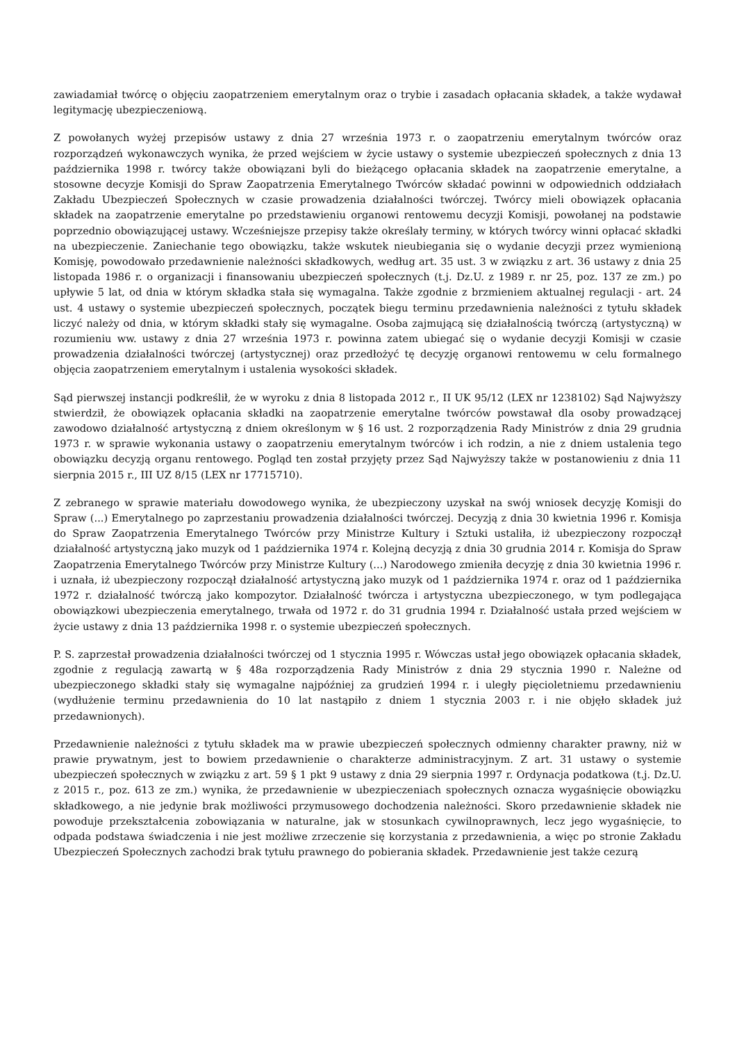zawiadamiał twórcę o objęciu zaopatrzeniem emerytalnym oraz o trybie i zasadach opłacania składek, a także wydawał legitymację ubezpieczeniową.
Z powołanych wyżej przepisów ustawy z dnia 27 września 1973 r. o zaopatrzeniu emerytalnym twórców oraz rozporządzeń wykonawczych wynika, że przed wejściem w życie ustawy o systemie ubezpieczeń społecznych z dnia 13 października 1998 r. twórcy także obowiązani byli do bieżącego opłacania składek na zaopatrzenie emerytalne, a stosowne decyzje Komisji do Spraw Zaopatrzenia Emerytalnego Twórców składać powinni w odpowiednich oddziałach Zakładu Ubezpieczeń Społecznych w czasie prowadzenia działalności twórczej. Twórcy mieli obowiązek opłacania składek na zaopatrzenie emerytalne po przedstawieniu organowi rentowemu decyzji Komisji, powołanej na podstawie poprzednio obowiązującej ustawy. Wcześniejsze przepisy także określały terminy, w których twórcy winni opłacać składki na ubezpieczenie. Zaniechanie tego obowiązku, także wskutek nieubiegania się o wydanie decyzji przez wymienioną Komisję, powodowało przedawnienie należności składkowych, według art. 35 ust. 3 w związku z art. 36 ustawy z dnia 25 listopada 1986 r. o organizacji i finansowaniu ubezpieczeń społecznych (t.j. Dz.U. z 1989 r. nr 25, poz. 137 ze zm.) po upływie 5 lat, od dnia w którym składka stała się wymagalna. Także zgodnie z brzmieniem aktualnej regulacji - art. 24 ust. 4 ustawy o systemie ubezpieczeń społecznych, początek biegu terminu przedawnienia należności z tytułu składek liczyć należy od dnia, w którym składki stały się wymagalne. Osoba zajmującą się działalnością twórczą (artystyczną) w rozumieniu ww. ustawy z dnia 27 września 1973 r. powinna zatem ubiegać się o wydanie decyzji Komisji w czasie prowadzenia działalności twórczej (artystycznej) oraz przedłożyć tę decyzję organowi rentowemu w celu formalnego objęcia zaopatrzeniem emerytalnym i ustalenia wysokości składek.
Sąd pierwszej instancji podkreślił, że w wyroku z dnia 8 listopada 2012 r., II UK 95/12 (LEX nr 1238102) Sąd Najwyższy stwierdził, że obowiązek opłacania składki na zaopatrzenie emerytalne twórców powstawał dla osoby prowadzącej zawodowo działalność artystyczną z dniem określonym w § 16 ust. 2 rozporządzenia Rady Ministrów z dnia 29 grudnia 1973 r. w sprawie wykonania ustawy o zaopatrzeniu emerytalnym twórców i ich rodzin, a nie z dniem ustalenia tego obowiązku decyzją organu rentowego. Pogląd ten został przyjęty przez Sąd Najwyższy także w postanowieniu z dnia 11 sierpnia 2015 r., III UZ 8/15 (LEX nr 17715710).
Z zebranego w sprawie materiału dowodowego wynika, że ubezpieczony uzyskał na swój wniosek decyzję Komisji do Spraw (...) Emerytalnego po zaprzestaniu prowadzenia działalności twórczej. Decyzją z dnia 30 kwietnia 1996 r. Komisja do Spraw Zaopatrzenia Emerytalnego Twórców przy Ministrze Kultury i Sztuki ustaliła, iż ubezpieczony rozpoczął działalność artystyczną jako muzyk od 1 października 1974 r. Kolejną decyzją z dnia 30 grudnia 2014 r. Komisja do Spraw Zaopatrzenia Emerytalnego Twórców przy Ministrze Kultury (...) Narodowego zmieniła decyzję z dnia 30 kwietnia 1996 r. i uznała, iż ubezpieczony rozpoczął działalność artystyczną jako muzyk od 1 października 1974 r. oraz od 1 października 1972 r. działalność twórczą jako kompozytor. Działalność twórcza i artystyczna ubezpieczonego, w tym podlegająca obowiązkowi ubezpieczenia emerytalnego, trwała od 1972 r. do 31 grudnia 1994 r. Działalność ustała przed wejściem w życie ustawy z dnia 13 października 1998 r. o systemie ubezpieczeń społecznych.
P. S. zaprzestał prowadzenia działalności twórczej od 1 stycznia 1995 r. Wówczas ustał jego obowiązek opłacania składek, zgodnie z regulacją zawartą w § 48a rozporządzenia Rady Ministrów z dnia 29 stycznia 1990 r. Należne od ubezpieczonego składki stały się wymagalne najpóźniej za grudzień 1994 r. i uległy pięcioletniemu przedawnieniu (wydłużenie terminu przedawnienia do 10 lat nastąpiło z dniem 1 stycznia 2003 r. i nie objęło składek już przedawnionych).
Przedawnienie należności z tytułu składek ma w prawie ubezpieczeń społecznych odmienny charakter prawny, niż w prawie prywatnym, jest to bowiem przedawnienie o charakterze administracyjnym. Z art. 31 ustawy o systemie ubezpieczeń społecznych w związku z art. 59 § 1 pkt 9 ustawy z dnia 29 sierpnia 1997 r. Ordynacja podatkowa (t.j. Dz.U. z 2015 r., poz. 613 ze zm.) wynika, że przedawnienie w ubezpieczeniach społecznych oznacza wygaśnięcie obowiązku składkowego, a nie jedynie brak możliwości przymusowego dochodzenia należności. Skoro przedawnienie składek nie powoduje przekształcenia zobowiązania w naturalne, jak w stosunkach cywilnoprawnych, lecz jego wygaśnięcie, to odpada podstawa świadczenia i nie jest możliwe zrzeczenie się korzystania z przedawnienia, a więc po stronie Zakładu Ubezpieczeń Społecznych zachodzi brak tytułu prawnego do pobierania składek. Przedawnienie jest także cezurą